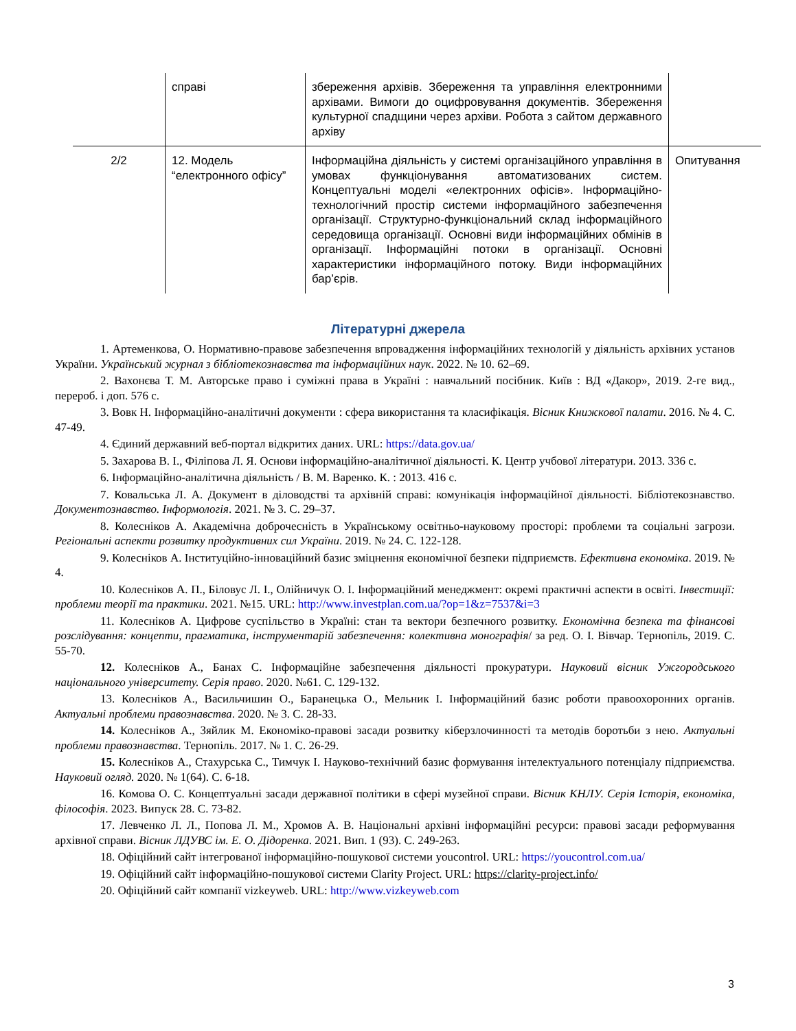| | справі | збереження архівів. Збереження та управління електронними архівами. Вимоги до оцифровування документів. Збереження культурної спадщини через архіви. Робота з сайтом державного архіву | |
| 2/2 | 12. Модель “електронного офісу” | Інформаційна діяльність у системі організаційного управління в умовах функціонування автоматизованих систем. Концептуальні моделі «електронних офісів». Інформаційно-технологічний простір системи інформаційного забезпечення організації. Структурно-функціональний склад інформаційного середовища організації. Основні види інформаційних обмінів в організації. Інформаційні потоки в організації. Основні характеристики інформаційного потоку. Види інформаційних бар’єрів. | Опитування |
Літературні джерела
1. Артеменкова, О. Нормативно-правове забезпечення впровадження інформаційних технологій у діяльність архівних установ України. Український журнал з бібліотекознавства та інформаційних наук. 2022. № 10. 62–69.
2. Вахонєва Т. М. Авторське право і суміжні права в Україні : навчальний посібник. Київ : ВД «Дакор», 2019. 2-ге вид., перероб. і доп. 576 с.
3. Вовк Н. Інформаційно-аналітичні документи : сфера використання та класифікація. Вісник Книжкової палати. 2016. № 4. С. 47-49.
4. Єдиний державний веб-портал відкритих даних. URL: https://data.gov.ua/
5. Захарова В. І., Філіпова Л. Я. Основи інформаційно-аналітичної діяльності. К. Центр учбової літератури. 2013. 336 с.
6. Інформаційно-аналітична діяльність / В. М. Варенко. К. : 2013. 416 с.
7. Ковальська Л. А. Документ в діловодстві та архівній справі: комунікація інформаційної діяльності. Бібліотекознавство. Документознавство. Інформологія. 2021. № 3. С. 29–37.
8. Колесніков А. Академічна доброчесність в Українському освітньо-науковому просторі: проблеми та соціальні загрози. Регіональні аспекти розвитку продуктивних сил України. 2019. № 24. С. 122-128.
9. Колесніков А. Інституційно-інноваційний базис зміцнення економічної безпеки підприємств. Ефективна економіка. 2019. № 4.
10. Колесніков А. П., Біловус Л. І., Олійничук О. І. Інформаційний менеджмент: окремі практичні аспекти в освіті. Інвестиції: проблеми теорії та практики. 2021. №15. URL: http://www.investplan.com.ua/?op=1&z=7537&i=3
11. Колесніков А. Цифрове суспільство в Україні: стан та вектори безпечного розвитку. Економічна безпека та фінансові розслідування: концепти, прагматика, інструментарій забезпечення: колективна монографія/ за ред. О. І. Вівчар. Тернопіль, 2019. С. 55-70.
12. Колесніков А., Банах С. Інформаційне забезпечення діяльності прокуратури. Науковий вісник Ужгородського національного університету. Серія право. 2020. №61. С. 129-132.
13. Колесніков А., Васильчишин О., Баранецька О., Мельник І. Інформаційний базис роботи правоохоронних органів. Актуальні проблеми правознавства. 2020. № 3. С. 28-33.
14. Колесніков А., Зяйлик М. Економіко-правові засади розвитку кіберзлочинності та методів боротьби з нею. Актуальні проблеми правознавства. Тернопіль. 2017. № 1. С. 26-29.
15. Колесніков А., Стахурська С., Тимчук І. Науково-технічний базис формування інтелектуального потенціалу підприємства. Науковий огляд. 2020. № 1(64). С. 6-18.
16. Комова О. С. Концептуальні засади державної політики в сфері музейної справи. Вісник КНЛУ. Серія Історія, економіка, філософія. 2023. Випуск 28. С. 73-82.
17. Левченко Л. Л., Попова Л. М., Хромов А. В. Національні архівні інформаційні ресурси: правові засади реформування архівної справи. Вісник ЛДУВС ім. Е. О. Дідоренка. 2021. Вип. 1 (93). С. 249-263.
18. Офіційний сайт інтегрованої інформаційно-пошукової системи youcontrol. URL: https://youcontrol.com.ua/
19. Офіційний сайт інформаційно-пошукової системи Clarity Project. URL: https://clarity-project.info/
20. Офіційний сайт компанії vizkeyweb. URL: http://www.vizkeyweb.com
3